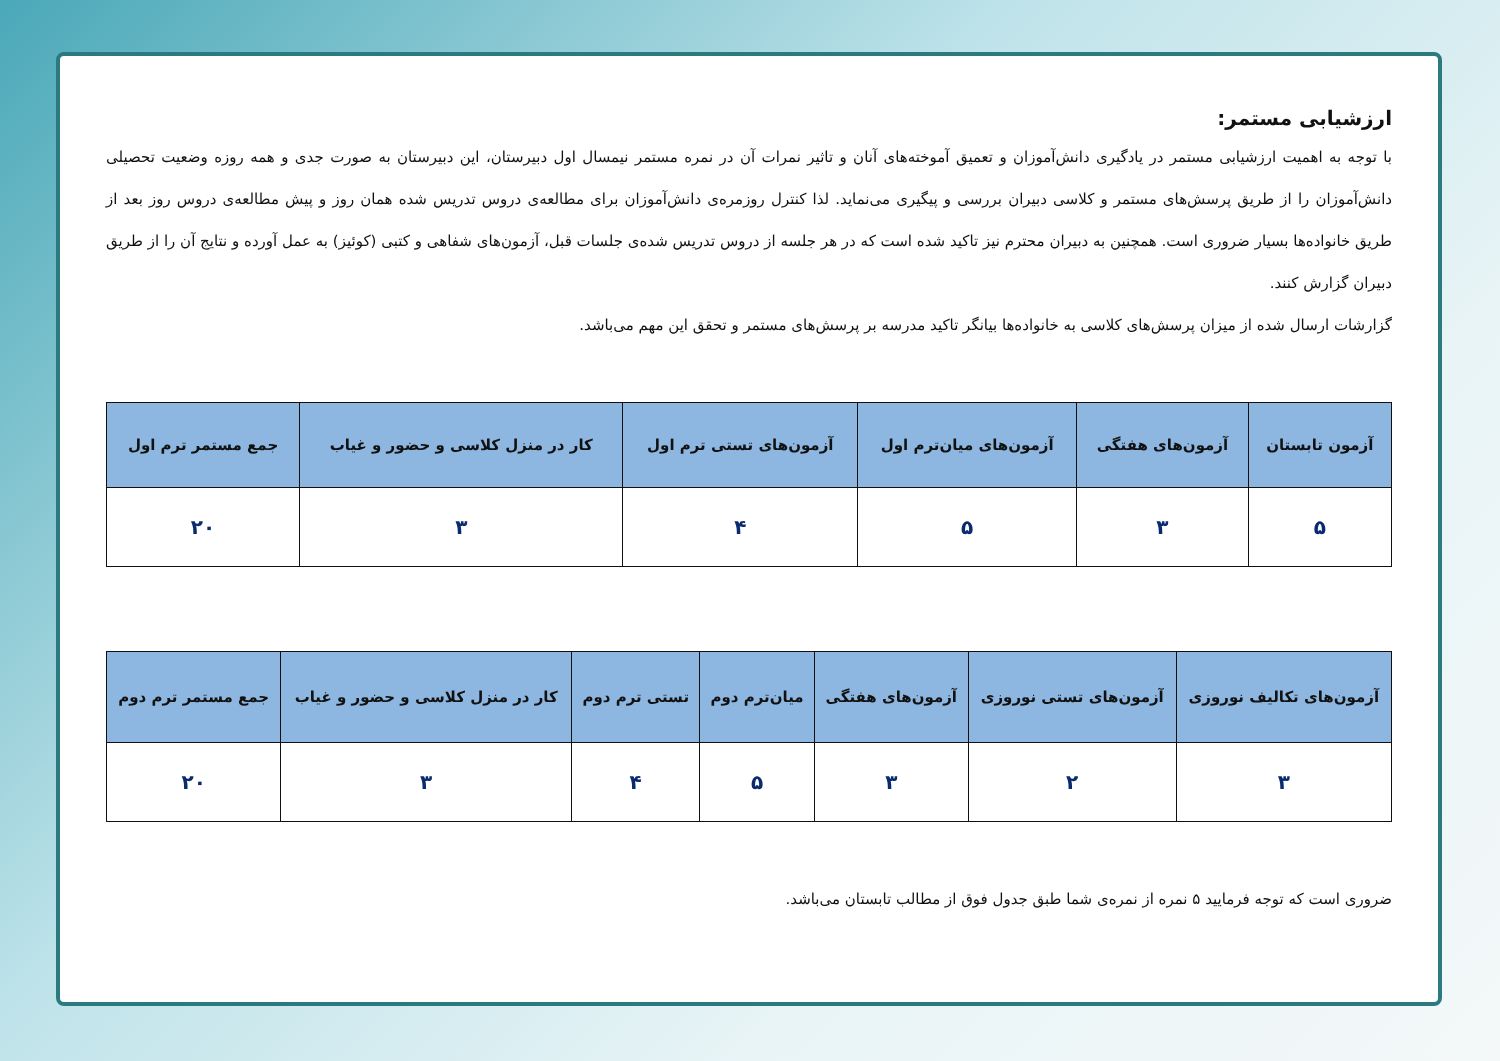ارزشیابی مستمر:
با توجه به اهمیت ارزشیابی مستمر در یادگیری دانش‌آموزان و تعمیق آموخته‌های آنان و تاثیر نمرات آن در نمره مستمر نیمسال اول دبیرستان، این دبیرستان به صورت جدی و همه روزه وضعیت تحصیلی دانش‌آموزان را از طریق پرسش‌های مستمر و کلاسی دبیران بررسی و پیگیری می‌نماید. لذا کنترل روزمره‌ی دانش‌آموزان برای مطالعه‌ی دروس تدریس شده همان روز و پیش مطالعه‌ی دروس روز بعد از طریق خانواده‌ها بسیار ضروری است. همچنین به دبیران محترم نیز تاکید شده است که در هر جلسه از دروس تدریس شده‌ی جلسات قبل، آزمون‌های شفاهی و کتبی (کوئیز) به عمل آورده و نتایج آن را از طریق دبیران گزارش کنند.
گزارشات ارسال شده از میزان پرسش‌های کلاسی به خانواده‌ها بیانگر تاکید مدرسه بر پرسش‌های مستمر و تحقق این مهم می‌باشد.
| آزمون تابستان | آزمون‌های هفتگی | آزمون‌های میان‌ترم اول | آزمون‌های تستی ترم اول | کار در منزل کلاسی و حضور و غیاب | جمع مستمر ترم اول |
| --- | --- | --- | --- | --- | --- |
| ۵ | ۳ | ۵ | ۴ | ۳ | ۲۰ |
| آزمون‌های تکالیف نوروزی | آزمون‌های تستی نوروزی | آزمون‌های هفتگی | میان‌ترم دوم | تستی ترم دوم | کار در منزل کلاسی و حضور و غیاب | جمع مستمر ترم دوم |
| --- | --- | --- | --- | --- | --- | --- |
| ۳ | ۲ | ۳ | ۵ | ۴ | ۳ | ۲۰ |
ضروری است که توجه فرمایید ۵ نمره از نمره‌ی شما طبق جدول فوق از مطالب تابستان می‌باشد.